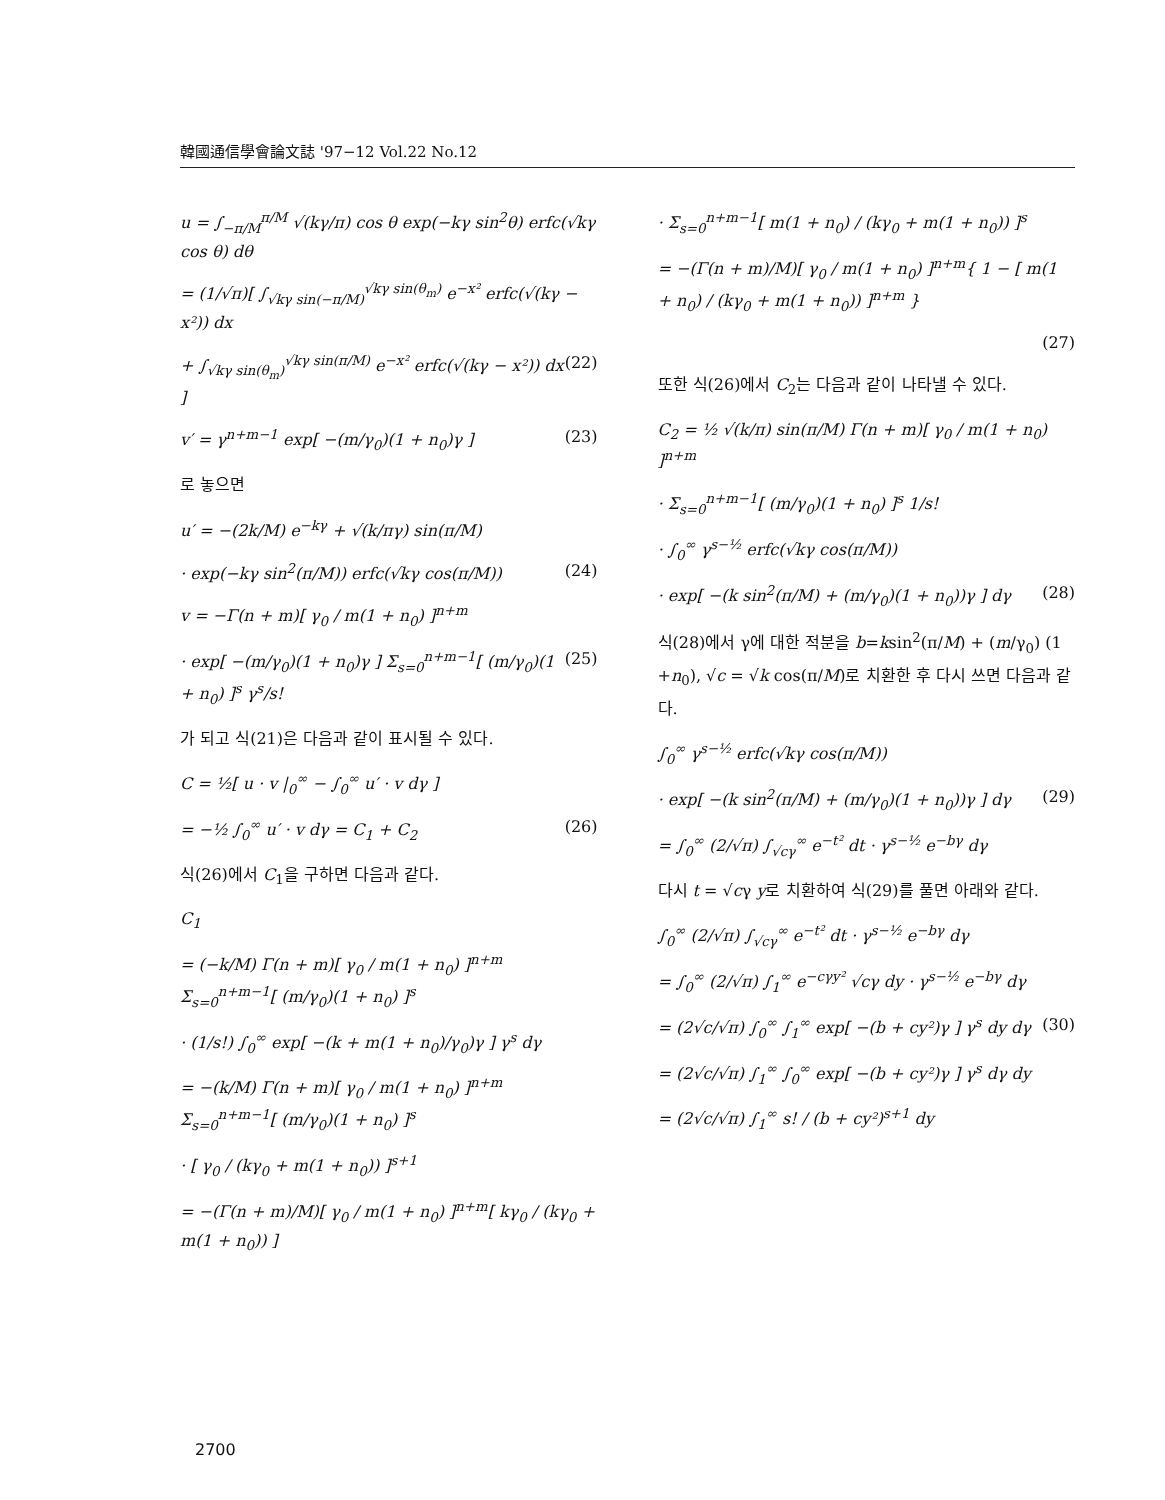韓國通信學會論文誌 '97−12 Vol.22 No.12
u = ∫<sub>−π/M</sub><sup>π/M</sup> √(kγ/π) cos θ exp(−kγ sin<sup>2</sup>θ) erfc(√kγ cos θ) dθ
= (1/√π)[ ∫<sub>√kγ sin(−π/M)</sub><sup>√kγ sin(θ<sub>m</sub>)</sup> e<sup>−x²</sup> erfc(√(kγ − x²)) dx
+ ∫<sub>√kγ sin(θ<sub>m</sub>)</sub><sup>√kγ sin(π/M)</sup> e<sup>−x²</sup> erfc(√(kγ − x²)) dx ] (22)
v′ = γ<sup>n+m−1</sup> exp[ −(m/γ<sub>0</sub>)(1 + n<sub>0</sub>)γ ] (23)
로 놓으면
u′ = −(2k/M) e<sup>−kγ</sup> + √(k/πγ) sin(π/M)
· exp(−kγ sin<sup>2</sup>(π/M)) erfc(√kγ cos(π/M)) (24)
v = −Γ(n + m)[ γ<sub>0</sub> / m(1 + n<sub>0</sub>) ]<sup>n+m</sup>
· exp[ −(m/γ<sub>0</sub>)(1 + n<sub>0</sub>)γ ] Σ<sub>s=0</sub><sup>n+m−1</sup>[ (m/γ<sub>0</sub>)(1 + n<sub>0</sub>) ]<sup>s</sup> γ<sup>s</sup>/s! (25)
가 되고 식(21)은 다음과 같이 표시될 수 있다.
C = ½[ u · v |<sub>0</sub><sup>∞</sup> − ∫<sub>0</sub><sup>∞</sup> u′ · v dγ ]
= −½ ∫<sub>0</sub><sup>∞</sup> u′ · v dγ = C<sub>1</sub> + C<sub>2</sub> (26)
식(26)에서 C<sub>1</sub>을 구하면 다음과 같다.
C<sub>1</sub>
= (−k/M) Γ(n + m)[ γ<sub>0</sub> / m(1 + n<sub>0</sub>) ]<sup>n+m</sup> Σ<sub>s=0</sub><sup>n+m−1</sup>[ (m/γ<sub>0</sub>)(1 + n<sub>0</sub>) ]<sup>s</sup>
· (1/s!) ∫<sub>0</sub><sup>∞</sup> exp[ −(k + m(1 + n<sub>0</sub>)/γ<sub>0</sub>)γ ] γ<sup>s</sup> dγ
= −(k/M) Γ(n + m)[ γ<sub>0</sub> / m(1 + n<sub>0</sub>) ]<sup>n+m</sup> Σ<sub>s=0</sub><sup>n+m−1</sup>[ (m/γ<sub>0</sub>)(1 + n<sub>0</sub>) ]<sup>s</sup>
· [ γ<sub>0</sub> / (kγ<sub>0</sub> + m(1 + n<sub>0</sub>)) ]<sup>s+1</sup>
= −(Γ(n + m)/M)[ γ<sub>0</sub> / m(1 + n<sub>0</sub>) ]<sup>n+m</sup>[ kγ<sub>0</sub> / (kγ<sub>0</sub> + m(1 + n<sub>0</sub>)) ]
· Σ<sub>s=0</sub><sup>n+m−1</sup>[ m(1 + n<sub>0</sub>) / (kγ<sub>0</sub> + m(1 + n<sub>0</sub>)) ]<sup>s</sup>
= −(Γ(n + m)/M)[ γ<sub>0</sub> / m(1 + n<sub>0</sub>) ]<sup>n+m</sup>{ 1 − [ m(1 + n<sub>0</sub>) / (kγ<sub>0</sub> + m(1 + n<sub>0</sub>)) ]<sup>n+m</sup> }
(27)
또한 식(26)에서 C<sub>2</sub>는 다음과 같이 나타낼 수 있다.
C<sub>2</sub> = ½ √(k/π) sin(π/M) Γ(n + m)[ γ<sub>0</sub> / m(1 + n<sub>0</sub>) ]<sup>n+m</sup>
· Σ<sub>s=0</sub><sup>n+m−1</sup>[ (m/γ<sub>0</sub>)(1 + n<sub>0</sub>) ]<sup>s</sup> 1/s!
· ∫<sub>0</sub><sup>∞</sup> γ<sup>s−½</sup> erfc(√kγ cos(π/M))
· exp[ −(k sin<sup>2</sup>(π/M) + (m/γ<sub>0</sub>)(1 + n<sub>0</sub>))γ ] dγ (28)
식(28)에서 γ에 대한 적분을 b=ksin<sup>2</sup>(π/M) + (m/γ<sub>0</sub>) (1 +n<sub>0</sub>), √c = √k cos(π/M)로 치환한 후 다시 쓰면 다음과 같다.
∫<sub>0</sub><sup>∞</sup> γ<sup>s−½</sup> erfc(√kγ cos(π/M))
· exp[ −(k sin<sup>2</sup>(π/M) + (m/γ<sub>0</sub>)(1 + n<sub>0</sub>))γ ] dγ (29)
= ∫<sub>0</sub><sup>∞</sup> (2/√π) ∫<sub>√cγ</sub><sup>∞</sup> e<sup>−t²</sup> dt · γ<sup>s−½</sup> e<sup>−bγ</sup> dγ
다시 t = √cγ y로 치환하여 식(29)를 풀면 아래와 같다.
∫<sub>0</sub><sup>∞</sup> (2/√π) ∫<sub>√cγ</sub><sup>∞</sup> e<sup>−t²</sup> dt · γ<sup>s−½</sup> e<sup>−bγ</sup> dγ
= ∫<sub>0</sub><sup>∞</sup> (2/√π) ∫<sub>1</sub><sup>∞</sup> e<sup>−cγy²</sup> √cγ dy · γ<sup>s−½</sup> e<sup>−bγ</sup> dγ
= (2√c/√π) ∫<sub>0</sub><sup>∞</sup> ∫<sub>1</sub><sup>∞</sup> exp[ −(b + cy²)γ ] γ<sup>s</sup> dy dγ (30)
= (2√c/√π) ∫<sub>1</sub><sup>∞</sup> ∫<sub>0</sub><sup>∞</sup> exp[ −(b + cy²)γ ] γ<sup>s</sup> dγ dy
= (2√c/√π) ∫<sub>1</sub><sup>∞</sup> s! / (b + cy²)<sup>s+1</sup> dy
2700